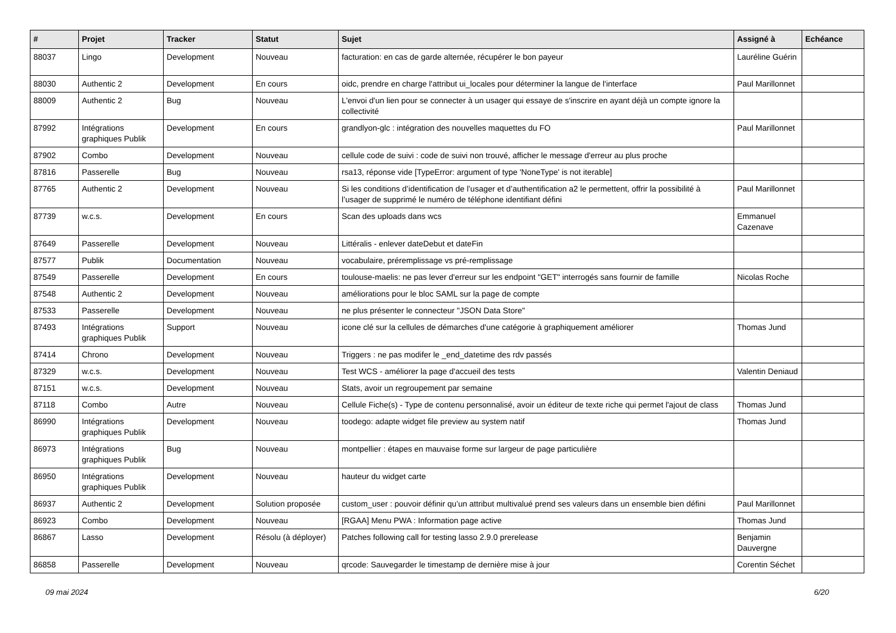| # | Projet | Tracker | Statut | Sujet | Assigné à | Echéance |
| --- | --- | --- | --- | --- | --- | --- |
| 88037 | Lingo | Development | Nouveau | facturation: en cas de garde alternée, récupérer le bon payeur | Lauréline Guérin | |
| 88030 | Authentic 2 | Development | En cours | oidc, prendre en charge l'attribut ui_locales pour déterminer la langue de l'interface | Paul Marillonnet | |
| 88009 | Authentic 2 | Bug | Nouveau | L'envoi d'un lien pour se connecter à un usager qui essaye de s'inscrire en ayant déjà un compte ignore la collectivité | | |
| 87992 | Intégrations graphiques Publik | Development | En cours | grandlyon-glc : intégration des nouvelles maquettes du FO | Paul Marillonnet | |
| 87902 | Combo | Development | Nouveau | cellule code de suivi : code de suivi non trouvé, afficher le message d'erreur au plus proche | | |
| 87816 | Passerelle | Bug | Nouveau | rsa13, réponse vide [TypeError: argument of type 'NoneType' is not iterable] | | |
| 87765 | Authentic 2 | Development | Nouveau | Si les conditions d’identification de l’usager et d’authentification a2 le permettent, offrir la possibilité à l’usager de supprimé le numéro de téléphone identifiant défini | Paul Marillonnet | |
| 87739 | w.c.s. | Development | En cours | Scan des uploads dans wcs | Emmanuel Cazenave | |
| 87649 | Passerelle | Development | Nouveau | Littéralis - enlever dateDebut et dateFin | | |
| 87577 | Publik | Documentation | Nouveau | vocabulaire, préremplissage vs pré-remplissage | | |
| 87549 | Passerelle | Development | En cours | toulouse-maelis: ne pas lever d'erreur sur les endpoint "GET" interrogés sans fournir de famille | Nicolas Roche | |
| 87548 | Authentic 2 | Development | Nouveau | améliorations pour le bloc SAML sur la page de compte | | |
| 87533 | Passerelle | Development | Nouveau | ne plus présenter le connecteur "JSON Data Store" | | |
| 87493 | Intégrations graphiques Publik | Support | Nouveau | icone clé sur la cellules de démarches d'une catégorie à graphiquement améliorer | Thomas Jund | |
| 87414 | Chrono | Development | Nouveau | Triggers : ne pas modifer le _end_datetime des rdv passés | | |
| 87329 | w.c.s. | Development | Nouveau | Test WCS - améliorer la page d'accueil des tests | Valentin Deniaud | |
| 87151 | w.c.s. | Development | Nouveau | Stats, avoir un regroupement par semaine | | |
| 87118 | Combo | Autre | Nouveau | Cellule Fiche(s) - Type de contenu personnalisé, avoir un éditeur de texte riche qui permet l'ajout de class | Thomas Jund | |
| 86990 | Intégrations graphiques Publik | Development | Nouveau | toodego: adapte widget file preview au system natif | Thomas Jund | |
| 86973 | Intégrations graphiques Publik | Bug | Nouveau | montpellier : étapes en mauvaise forme sur largeur de page particulière | | |
| 86950 | Intégrations graphiques Publik | Development | Nouveau | hauteur du widget carte | | |
| 86937 | Authentic 2 | Development | Solution proposée | custom_user : pouvoir définir qu’un attribut multivalué prend ses valeurs dans un ensemble bien défini | Paul Marillonnet | |
| 86923 | Combo | Development | Nouveau | [RGAA] Menu PWA : Information page active | Thomas Jund | |
| 86867 | Lasso | Development | Résolu (à déployer) | Patches following call for testing lasso 2.9.0 prerelease | Benjamin Dauvergne | |
| 86858 | Passerelle | Development | Nouveau | qrcode: Sauvegarder le timestamp de dernière mise à jour | Corentin Séchet | |
09 mai 2024 6/20